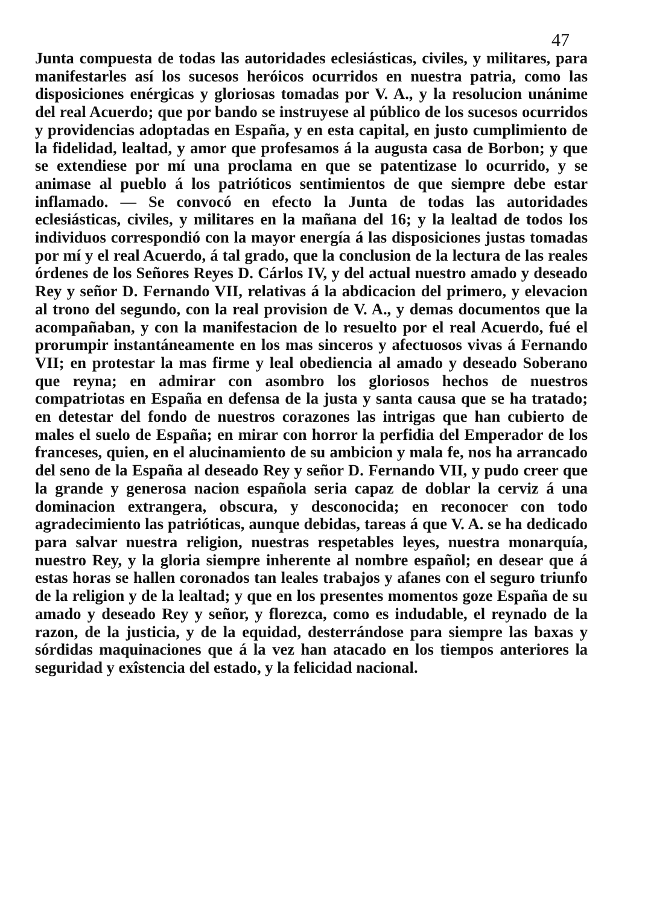47
Junta compuesta de todas las autoridades eclesiásticas, civiles, y militares, para manifestarles así los sucesos heróicos ocurridos en nuestra patria, como las disposiciones enérgicas y gloriosas tomadas por V. A., y la resolucion unánime del real Acuerdo; que por bando se instruyese al público de los sucesos ocurridos y providencias adoptadas en España, y en esta capital, en justo cumplimiento de la fidelidad, lealtad, y amor que profesamos á la augusta casa de Borbon; y que se extendiese por mí una proclama en que se patentizase lo ocurrido, y se animase al pueblo á los patrióticos sentimientos de que siempre debe estar inflamado. — Se convocó en efecto la Junta de todas las autoridades eclesiásticas, civiles, y militares en la mañana del 16; y la lealtad de todos los individuos correspondió con la mayor energía á las disposiciones justas tomadas por mí y el real Acuerdo, á tal grado, que la conclusion de la lectura de las reales órdenes de los Señores Reyes D. Cárlos IV, y del actual nuestro amado y deseado Rey y señor D. Fernando VII, relativas á la abdicacion del primero, y elevacion al trono del segundo, con la real provision de V. A., y demas documentos que la acompañaban, y con la manifestacion de lo resuelto por el real Acuerdo, fué el prorumpir instantáneamente en los mas sinceros y afectuosos vivas á Fernando VII; en protestar la mas firme y leal obediencia al amado y deseado Soberano que reyna; en admirar con asombro los gloriosos hechos de nuestros compatriotas en España en defensa de la justa y santa causa que se ha tratado; en detestar del fondo de nuestros corazones las intrigas que han cubierto de males el suelo de España; en mirar con horror la perfidia del Emperador de los franceses, quien, en el alucinamiento de su ambicion y mala fe, nos ha arrancado del seno de la España al deseado Rey y señor D. Fernando VII, y pudo creer que la grande y generosa nacion española seria capaz de doblar la cerviz á una dominacion extrangera, obscura, y desconocida; en reconocer con todo agradecimiento las patrióticas, aunque debidas, tareas á que V. A. se ha dedicado para salvar nuestra religion, nuestras respetables leyes, nuestra monarquía, nuestro Rey, y la gloria siempre inherente al nombre español; en desear que á estas horas se hallen coronados tan leales trabajos y afanes con el seguro triunfo de la religion y de la lealtad; y que en los presentes momentos goze España de su amado y deseado Rey y señor, y florezca, como es indudable, el reynado de la razon, de la justicia, y de la equidad, desterrándose para siempre las baxas y sórdidas maquinaciones que á la vez han atacado en los tiempos anteriores la seguridad y exîstencia del estado, y la felicidad nacional.